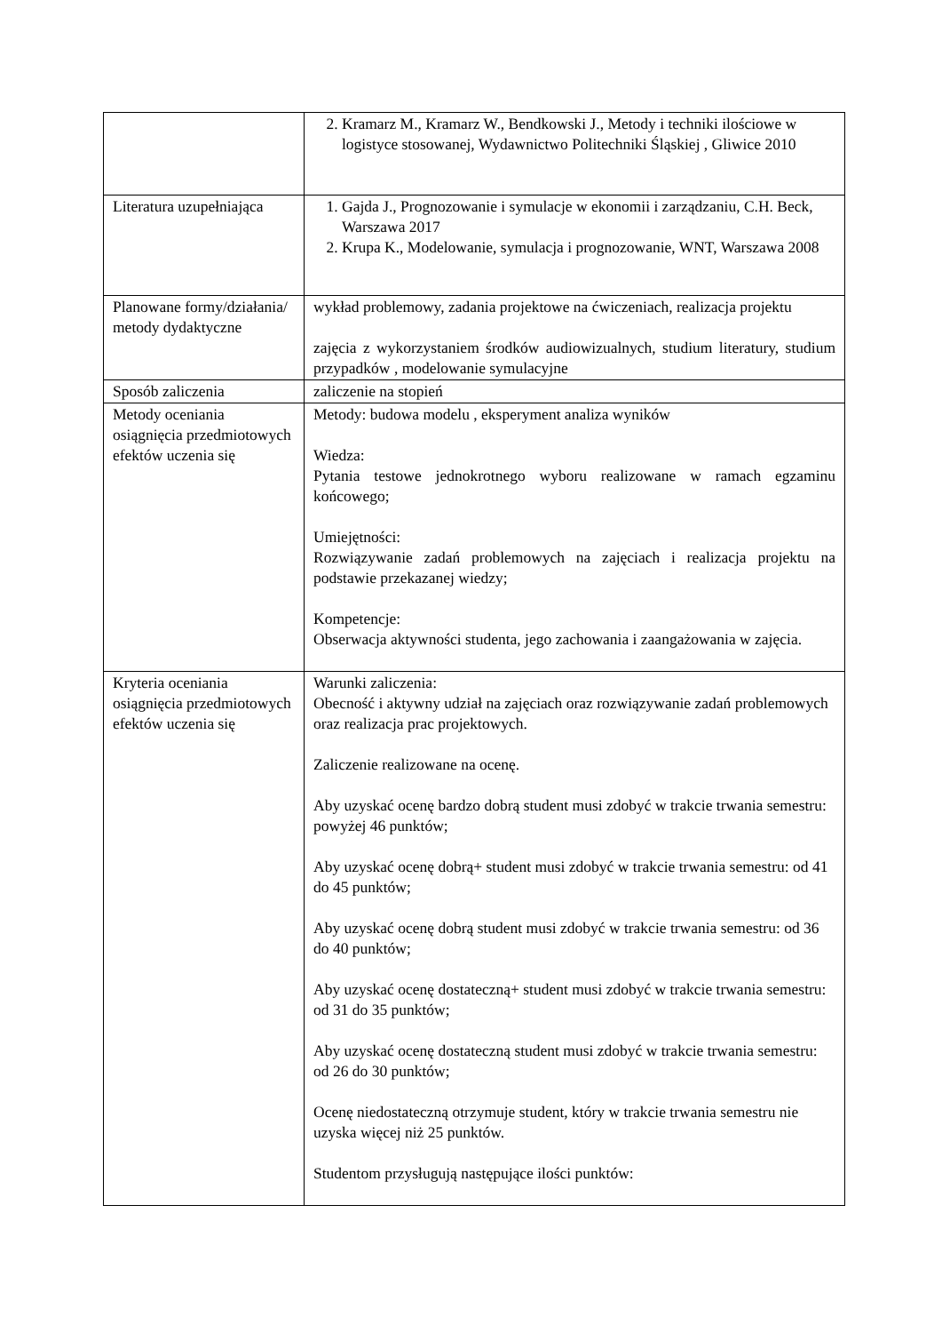| | 2. Kramarz M., Kramarz W., Bendkowski J., Metody i techniki ilościowe w logistyce stosowanej, Wydawnictwo Politechniki Śląskiej , Gliwice 2010 |
| Literatura uzupełniająca | 1. Gajda J., Prognozowanie i symulacje w ekonomii i zarządzaniu, C.H. Beck, Warszawa 2017 2. Krupa K., Modelowanie, symulacja i prognozowanie, WNT, Warszawa 2008 |
| Planowane formy/działania/ metody dydaktyczne | wykład problemowy, zadania projektowe na ćwiczeniach, realizacja projektu zajęcia z wykorzystaniem środków audiowizualnych, studium literatury, studium przypadków , modelowanie symulacyjne |
| Sposób zaliczenia | zaliczenie na stopień |
| Metody oceniania osiągnięcia przedmiotowych efektów uczenia się | Metody: budowa modelu , eksperyment analiza wyników Wiedza: Pytania testowe jednokrotnego wyboru realizowane w ramach egzaminu końcowego; Umiejętności: Rozwiązywanie zadań problemowych na zajęciach i realizacja projektu na podstawie przekazanej wiedzy; Kompetencje: Obserwacja aktywności studenta, jego zachowania i zaangażowania w zajęcia. |
| Kryteria oceniania osiągnięcia przedmiotowych efektów uczenia się | Warunki zaliczenia: Obecność i aktywny udział na zajęciach oraz rozwiązywanie zadań problemowych oraz realizacja prac projektowych. Zaliczenie realizowane na ocenę. Aby uzyskać ocenę bardzo dobrą student musi zdobyć w trakcie trwania semestru: powyżej 46 punktów; Aby uzyskać ocenę dobrą+ student musi zdobyć w trakcie trwania semestru: od 41 do 45 punktów; Aby uzyskać ocenę dobrą student musi zdobyć w trakcie trwania semestru: od 36 do 40 punktów; Aby uzyskać ocenę dostateczną+ student musi zdobyć w trakcie trwania semestru: od 31 do 35 punktów; Aby uzyskać ocenę dostateczną student musi zdobyć w trakcie trwania semestru: od 26 do 30 punktów; Ocenę niedostateczną otrzymuje student, który w trakcie trwania semestru nie uzyska więcej niż 25 punktów. Studentom przysługują następujące ilości punktów: |